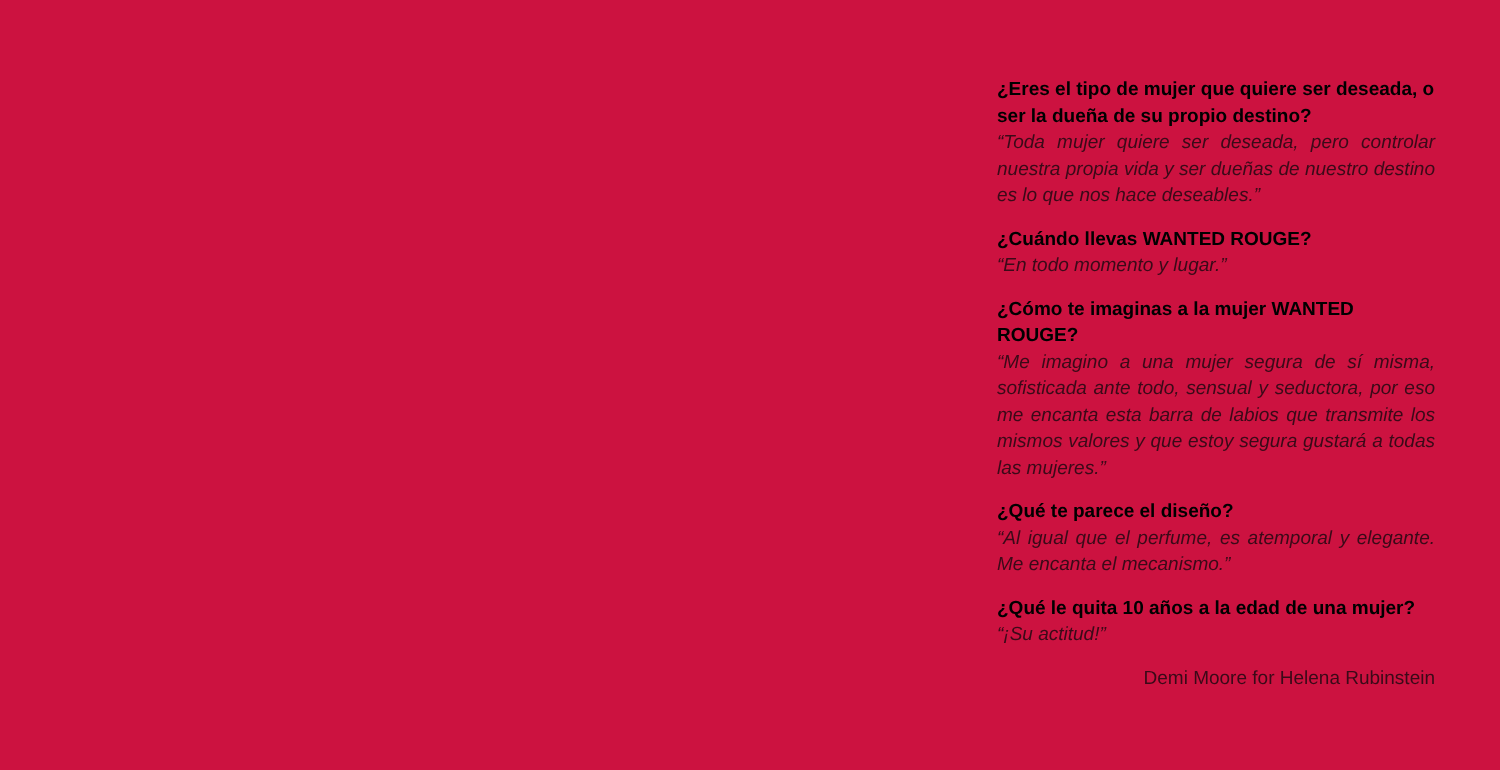¿Eres el tipo de mujer que quiere ser deseada, o ser la dueña de su propio destino?
“Toda mujer quiere ser deseada, pero controlar nuestra propia vida y ser dueñas de nuestro destino es lo que nos hace deseables.”
¿Cuándo llevas WANTED ROUGE?
“En todo momento y lugar.”
¿Cómo te imaginas a la mujer WANTED ROUGE?
“Me imagino a una mujer segura de sí misma, sofisticada ante todo, sensual y seductora, por eso me encanta esta barra de labios que transmite los mismos valores y que estoy segura gustará a todas las mujeres.”
¿Qué te parece el diseño?
“Al igual que el perfume, es atemporal y elegante. Me encanta el mecanismo.”
¿Qué le quita 10 años a la edad de una mujer?
“¡Su actitud!”
Demi Moore for Helena Rubinstein